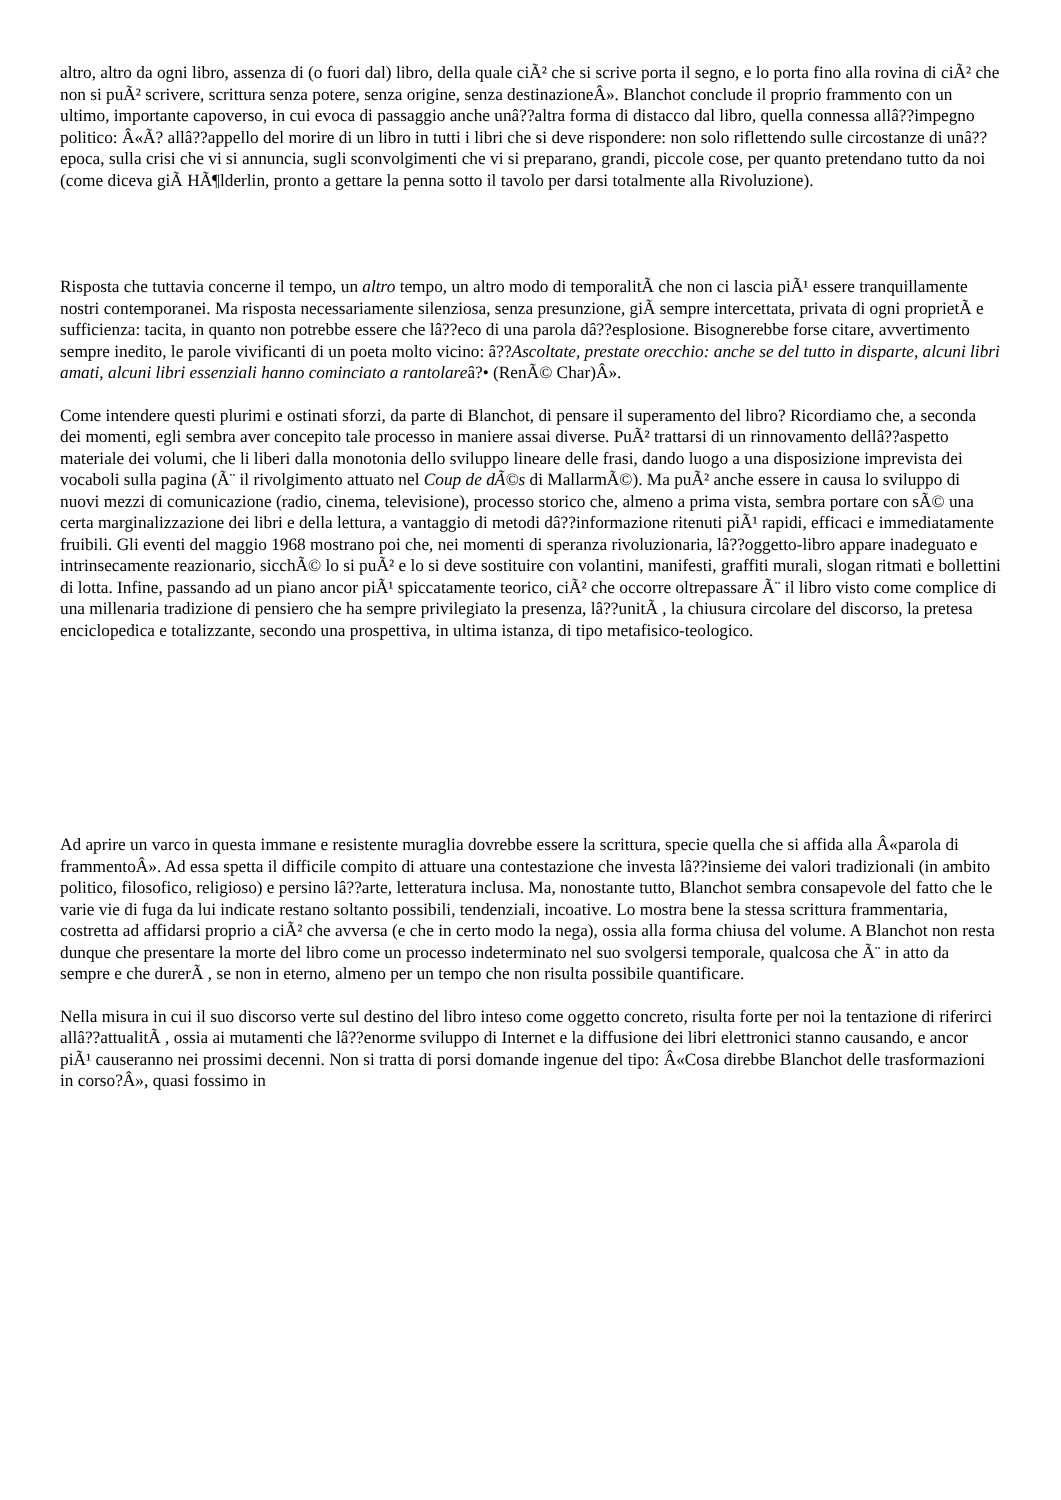altro, altro da ogni libro, assenza di (o fuori dal) libro, della quale ciÃ² che si scrive porta il segno, e lo porta fino alla rovina di ciÃ² che non si puÃ² scrivere, scrittura senza potere, senza origine, senza destinazioneÂ». Blanchot conclude il proprio frammento con un ultimo, importante capoverso, in cui evoca di passaggio anche unâ??altra forma di distacco dal libro, quella connessa allâ??impegno politico: Â«Ã? allâ??appello del morire di un libro in tutti i libri che si deve rispondere: non solo riflettendo sulle circostanze di unâ??epoca, sulla crisi che vi si annuncia, sugli sconvolgimenti che vi si preparano, grandi, piccole cose, per quanto pretendano tutto da noi (come diceva giÃ HÃ¶lderlin, pronto a gettare la penna sotto il tavolo per darsi totalmente alla Rivoluzione).
Risposta che tuttavia concerne il tempo, un altro tempo, un altro modo di temporalitÃ che non ci lascia piÃ¹ essere tranquillamente nostri contemporanei. Ma risposta necessariamente silenziosa, senza presunzione, giÃ sempre intercettata, privata di ogni proprietÃ e sufficienza: tacita, in quanto non potrebbe essere che lâ??eco di una parola dâ??esplosione. Bisognerebbe forse citare, avvertimento sempre inedito, le parole vivificanti di un poeta molto vicino: â??Ascoltate, prestate orecchio: anche se del tutto in disparte, alcuni libri amati, alcuni libri essenziali hanno cominciato a rantolareâ?• (RenÃ© Char)Â».
Come intendere questi plurimi e ostinati sforzi, da parte di Blanchot, di pensare il superamento del libro? Ricordiamo che, a seconda dei momenti, egli sembra aver concepito tale processo in maniere assai diverse. PuÃ² trattarsi di un rinnovamento dellâ??aspetto materiale dei volumi, che li liberi dalla monotonia dello sviluppo lineare delle frasi, dando luogo a una disposizione imprevista dei vocaboli sulla pagina (Ã¨ il rivolgimento attuato nel Coup de dÃ©s di MallarmÃ©). Ma puÃ² anche essere in causa lo sviluppo di nuovi mezzi di comunicazione (radio, cinema, televisione), processo storico che, almeno a prima vista, sembra portare con sÃ© una certa marginalizzazione dei libri e della lettura, a vantaggio di metodi dâ??informazione ritenuti piÃ¹ rapidi, efficaci e immediatamente fruibili. Gli eventi del maggio 1968 mostrano poi che, nei momenti di speranza rivoluzionaria, lâ??oggetto-libro appare inadeguato e intrinsecamente reazionario, sicchÃ© lo si puÃ² e lo si deve sostituire con volantini, manifesti, graffiti murali, slogan ritmati e bollettini di lotta. Infine, passando ad un piano ancor piÃ¹ spiccatamente teorico, ciÃ² che occorre oltrepassare Ã¨ il libro visto come complice di una millenaria tradizione di pensiero che ha sempre privilegiato la presenza, lâ??unitÃ , la chiusura circolare del discorso, la pretesa enciclopedica e totalizzante, secondo una prospettiva, in ultima istanza, di tipo metafisico-teologico.
Ad aprire un varco in questa immane e resistente muraglia dovrebbe essere la scrittura, specie quella che si affida alla Â«parola di frammentoÂ». Ad essa spetta il difficile compito di attuare una contestazione che investa lâ??insieme dei valori tradizionali (in ambito politico, filosofico, religioso) e persino lâ??arte, letteratura inclusa. Ma, nonostante tutto, Blanchot sembra consapevole del fatto che le varie vie di fuga da lui indicate restano soltanto possibili, tendenziali, incoative. Lo mostra bene la stessa scrittura frammentaria, costretta ad affidarsi proprio a ciÃ² che avversa (e che in certo modo la nega), ossia alla forma chiusa del volume. A Blanchot non resta dunque che presentare la morte del libro come un processo indeterminato nel suo svolgersi temporale, qualcosa che Ã¨ in atto da sempre e che durerÃ , se non in eterno, almeno per un tempo che non risulta possibile quantificare.
Nella misura in cui il suo discorso verte sul destino del libro inteso come oggetto concreto, risulta forte per noi la tentazione di riferirci allâ??attualitÃ , ossia ai mutamenti che lâ??enorme sviluppo di Internet e la diffusione dei libri elettronici stanno causando, e ancor piÃ¹ causeranno nei prossimi decenni. Non si tratta di porsi domande ingenue del tipo: Â«Cosa direbbe Blanchot delle trasformazioni in corso?Â», quasi fossimo in